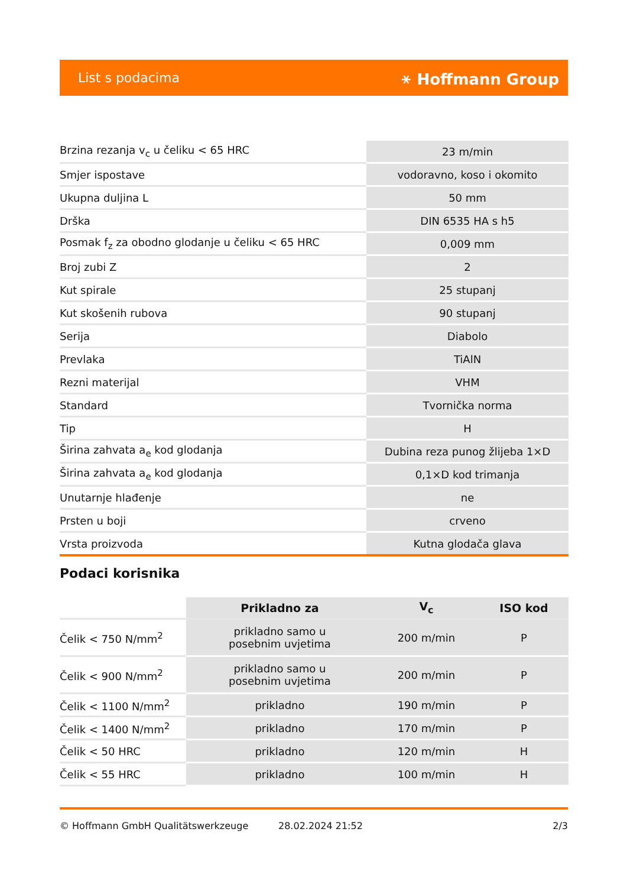List s podacima ⚹ Hoffmann Group
| Brzina rezanja v<sub>c</sub> u čeliku < 65 HRC | 23 m/min |
| Smjer ispostave | vodoravno, koso i okomito |
| Ukupna duljina L | 50 mm |
| Drška | DIN 6535 HA s h5 |
| Posmak f<sub>z</sub> za obodno glodanje u čeliku < 65 HRC | 0,009 mm |
| Broj zubi Z | 2 |
| Kut spirale | 25 stupanj |
| Kut skošenih rubova | 90 stupanj |
| Serija | Diabolo |
| Prevlaka | TiAlN |
| Rezni materijal | VHM |
| Standard | Tvornička norma |
| Tip | H |
| Širina zahvata a<sub>e</sub> kod glodanja | Dubina reza punog žlijeba 1×D |
| Širina zahvata a<sub>e</sub> kod glodanja | 0,1×D kod trimanja |
| Unutarnje hlađenje | ne |
| Prsten u boji | crveno |
| Vrsta proizvoda | Kutna glodača glava |
Podaci korisnika
| | Prikladno za | V<sub>c</sub> | ISO kod |
| --- | --- | --- | --- |
| Čelik < 750 N/mm<sup>2</sup> | prikladno samo u posebnim uvjetima | 200 m/min | P |
| Čelik < 900 N/mm<sup>2</sup> | prikladno samo u posebnim uvjetima | 200 m/min | P |
| Čelik < 1100 N/mm<sup>2</sup> | prikladno | 190 m/min | P |
| Čelik < 1400 N/mm<sup>2</sup> | prikladno | 170 m/min | P |
| Čelik < 50 HRC | prikladno | 120 m/min | H |
| Čelik < 55 HRC | prikladno | 100 m/min | H |
© Hoffmann GmbH Qualitätswerkzeuge 28.02.2024 21:52 2/3